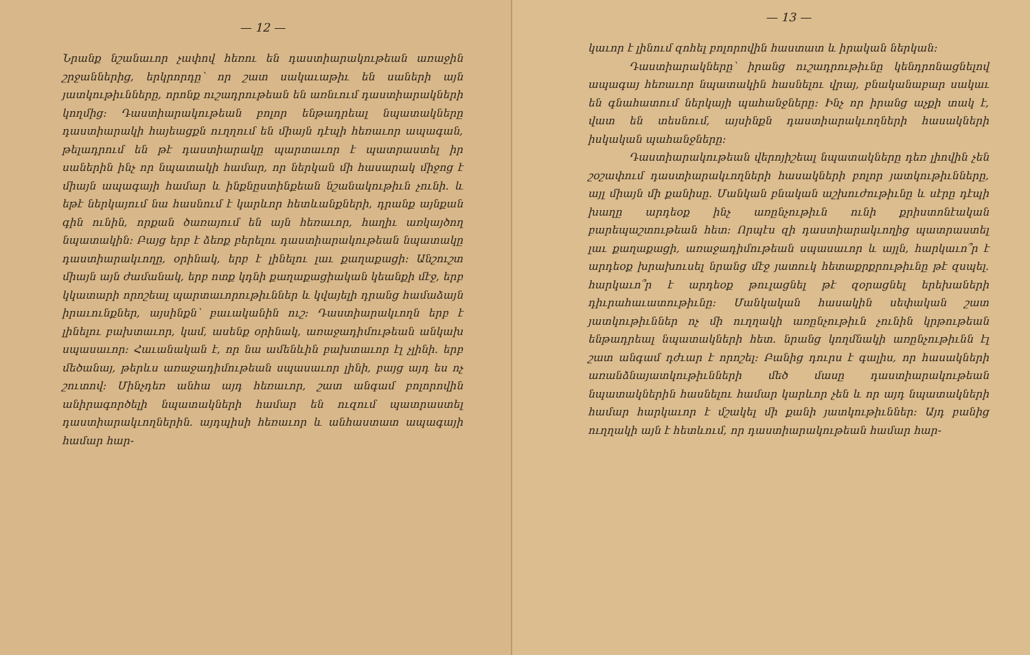— 12 —
Նրանք նշանաւոր չափով հեռու են դաստիարակութեան առաջին շրջաններից, երկրորդը՝ որ շատ սակաւաթիւ են սաների այն յատկութիւնները, որոնք ուշադրութեան են առնւում դաստիարակների կողմից: Դաստիարակութեան բոլոր ենթադրեալ նպատակները դաստիարակի հայեացքն ուղղում են միայն դէպի հեռաւոր ապագան, թելադրում են թէ դաստիարակը պարտաւոր է պատրաստել իր սաներին ինչ որ նպատակի համար, որ ներկան մի հասարակ միջոց է միայն ապագայի համար և ինքնըստինքեան նշանակութիւն չունի. և եթէ ներկայում նա հասնում է կարևոր հետևանքների, դրանք այնքան գին ունին, որքան ծառայում են այն հեռաւոր, հաղիւ առկայծող նպատակին: Բայց երբ է ձեռք բերելու դաստիարակութեան նպատակը դաստիարակւողը, օրինակ, երբ է լինելու լաւ քաղաքացի: Անշուշտ միայն այն ժամանակ, երբ ոտք կդնի քաղաքացիական կեանքի մէջ, երբ կկատարի որոշեալ պարտաւորութիւններ և կվայելի դրանց համաձայն իրաւունքներ, այսինքն՝ բաւականին ուշ: Դաստիարակւողն երբ է լինելու բախտաւոր, կամ, ասենք օրինակ, առաջադիմութեան անկախ սպասաւոր: Հաւանական է, որ նա ամենևին բախտաւոր էլ չլինի. երբ մեծանայ, թերևս առաջադիմութեան սպասաւոր լինի, բայց այդ ես ոչ շուտով: Մինչդեռ անհա այդ հեռաւոր, շատ անգամ բոլորովին անիրագործելի նպատակների համար են ուզում պատրաստել դաստիարակւողներին. այդպիսի հեռաւոր և անհաստատ ապագայի համար հար-
— 13 —
կաւոր է լինում զոհել բոլորովին հաստատ և իրական ներկան:
Դաստիարակները՝ իրանց ուշադրութիւնը կենդրոնացնելով ապագայ հեռաւոր նպատակին հասնելու վրայ, բնականաբար սակաւ են գնահատում ներկայի պահանջները: Ինչ որ իրանց աչքի տակ է, վատ են տեսնում, այսինքն դաստիարակւողների հասակների իսկական պահանջները:
Դաստիարակութեան վերոյիշեալ նպատակները դեռ լիովին չեն շօշափում դաստիարակւողների հասակների բոլոր յատկութիւնները, այլ միայն մի քանիսը. Մանկան բնական աշխուժութիւնը և սէրը դէպի խաղը արդեօք ինչ առընչութիւն ունի քրիստոնէական բարեպաշտութեան հետ: Որպէս զի դաստիարակւողից պատրաստել լաւ քաղաքացի, առաջադիմութեան սպասաւոր և այլն, հարկաւո՞ր է արդեօք խրախուսել նրանց մէջ յատուկ հետաքրքրութիւնը թէ զսպել. հարկաւո՞ր է արդեօք թուլացնել թէ զօրացնել երեխաների դիւրահաւատութիւնը: Մանկական հասակին սեփական շատ յատկութիւններ ոչ մի ուղղակի առընչութիւն չունին կրթութեան ենթադրեալ նպատակների հետ. նրանց կողմնակի առընչութիւնն էլ շատ անգամ դժւար է որոշել: Բանից դուրս է գալիս, որ հասակների առանձնայատկութիւնների մեծ մասը դաստիարակութեան նպատակներին հասնելու համար կարևոր չեն և որ այդ նպատակների համար հարկաւոր է մշակել մի քանի յատկութիւններ: Այդ բանից ուղղակի այն է հետևում, որ դաստիարակութեան համար հար-